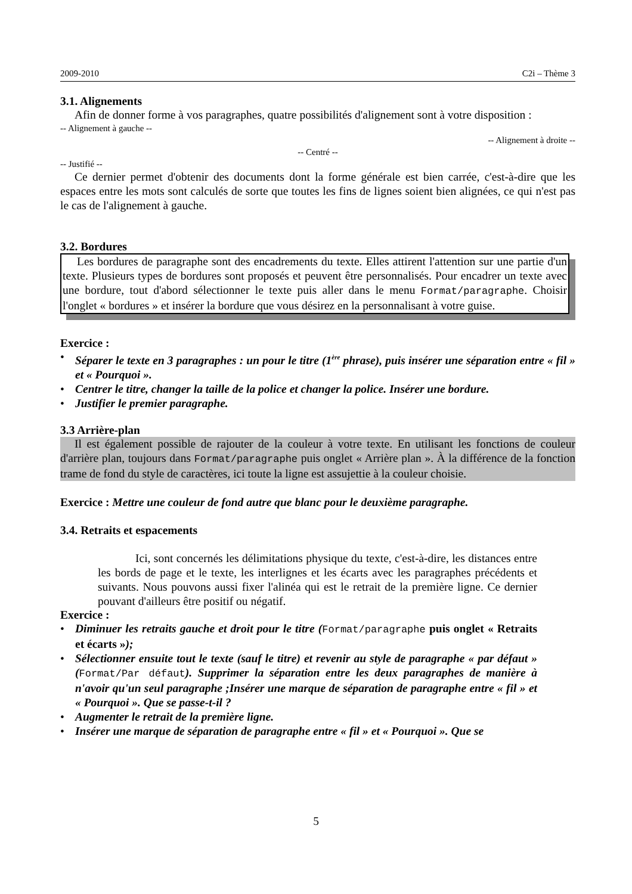2009-2010 C2i – Thème 3
3.1. Alignements
Afin de donner forme à vos paragraphes, quatre possibilités d'alignement sont à votre disposition :
-- Alignement à gauche --
-- Alignement à droite --
-- Centré --
-- Justifié --
Ce dernier permet d'obtenir des documents dont la forme générale est bien carrée, c'est-à-dire que les espaces entre les mots sont calculés de sorte que toutes les fins de lignes soient bien alignées, ce qui n'est pas le cas de l'alignement à gauche.
3.2. Bordures
Les bordures de paragraphe sont des encadrements du texte. Elles attirent l'attention sur une partie d'un texte. Plusieurs types de bordures sont proposés et peuvent être personnalisés. Pour encadrer un texte avec une bordure, tout d'abord sélectionner le texte puis aller dans le menu Format/paragraphe. Choisir l'onglet « bordures » et insérer la bordure que vous désirez en la personnalisant à votre guise.
Exercice :
• Séparer le texte en 3 paragraphes : un pour le titre (1<sup>ère</sup> phrase), puis insérer une séparation entre « fil » et « Pourquoi ».
• Centrer le titre, changer la taille de la police et changer la police. Insérer une bordure.
• Justifier le premier paragraphe.
3.3 Arrière-plan
Il est également possible de rajouter de la couleur à votre texte. En utilisant les fonctions de couleur d'arrière plan, toujours dans Format/paragraphe puis onglet « Arrière plan ». À la différence de la fonction trame de fond du style de caractères, ici toute la ligne est assujettie à la couleur choisie.
Exercice : Mettre une couleur de fond autre que blanc pour le deuxième paragraphe.
3.4. Retraits et espacements
Ici, sont concernés les délimitations physique du texte, c'est-à-dire, les distances entre les bords de page et le texte, les interlignes et les écarts avec les paragraphes précédents et suivants. Nous pouvons aussi fixer l'alinéa qui est le retrait de la première ligne. Ce dernier pouvant d'ailleurs être positif ou négatif.
Exercice :
• Diminuer les retraits gauche et droit pour le titre (Format/paragraphe puis onglet « Retraits et écarts »);
• Sélectionner ensuite tout le texte (sauf le titre) et revenir au style de paragraphe « par défaut » (Format/Par défaut). Supprimer la séparation entre les deux paragraphes de manière à n'avoir qu'un seul paragraphe ;Insérer une marque de séparation de paragraphe entre « fil » et « Pourquoi ». Que se passe-t-il ?
• Augmenter le retrait de la première ligne.
• Insérer une marque de séparation de paragraphe entre « fil » et « Pourquoi ». Que se
5